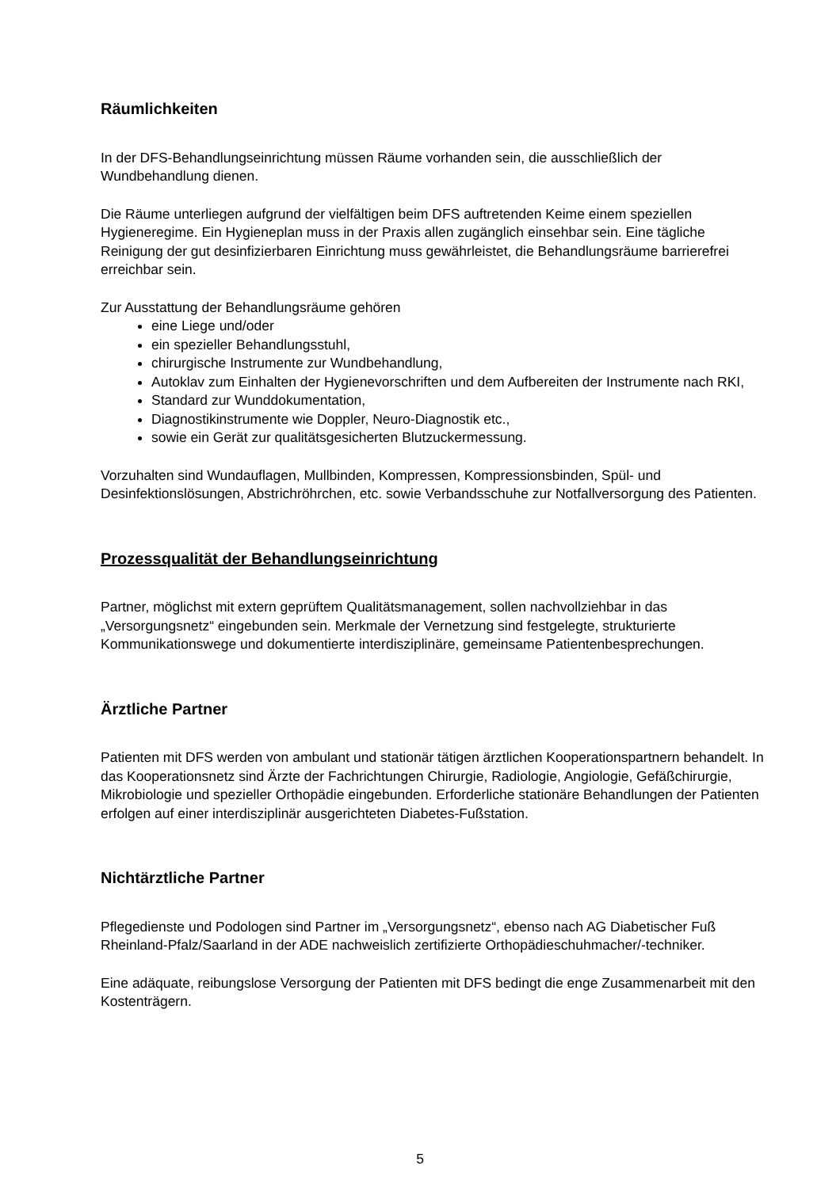Räumlichkeiten
In der DFS-Behandlungseinrichtung müssen Räume vorhanden sein, die ausschließlich der Wundbehandlung dienen.
Die Räume unterliegen aufgrund der vielfältigen beim DFS auftretenden Keime einem speziellen Hygieneregime. Ein Hygieneplan muss in der Praxis allen zugänglich einsehbar sein. Eine tägliche Reinigung der gut desinfizierbaren Einrichtung muss gewährleistet, die Behandlungsräume barrierefrei erreichbar sein.
Zur Ausstattung der Behandlungsräume gehören
eine Liege und/oder
ein spezieller Behandlungsstuhl,
chirurgische Instrumente zur Wundbehandlung,
Autoklav zum Einhalten der Hygienevorschriften und dem Aufbereiten der Instrumente nach RKI,
Standard zur Wunddokumentation,
Diagnostikinstrumente wie Doppler, Neuro-Diagnostik etc.,
sowie ein Gerät zur qualitätsgesicherten Blutzuckermessung.
Vorzuhalten sind Wundauflagen, Mullbinden, Kompressen, Kompressionsbinden, Spül- und Desinfektionslösungen, Abstrichröhrchen, etc. sowie Verbandsschuhe zur Notfallversorgung des Patienten.
Prozessqualität der Behandlungseinrichtung
Partner, möglichst mit extern geprüftem Qualitätsmanagement, sollen nachvollziehbar in das „Versorgungsnetz“ eingebunden sein. Merkmale der Vernetzung sind festgelegte, strukturierte Kommunikationswege und dokumentierte interdisziplinäre, gemeinsame Patientenbesprechungen.
Ärztliche Partner
Patienten mit DFS werden von ambulant und stationär tätigen ärztlichen Kooperationspartnern behandelt. In das Kooperationsnetz sind Ärzte der Fachrichtungen Chirurgie, Radiologie, Angiologie, Gefäßchirurgie, Mikrobiologie und spezieller Orthopädie eingebunden. Erforderliche stationäre Behandlungen der Patienten erfolgen auf einer interdisziplinär ausgerichteten Diabetes-Fußstation.
Nichtärztliche Partner
Pflegedienste und Podologen sind Partner im „Versorgungsnetz“, ebenso nach AG Diabetischer Fuß Rheinland-Pfalz/Saarland in der ADE nachweislich zertifizierte Orthopädieschuhmacher/-techniker.
Eine adäquate, reibungslose Versorgung der Patienten mit DFS bedingt die enge Zusammenarbeit mit den Kostenträgern.
5